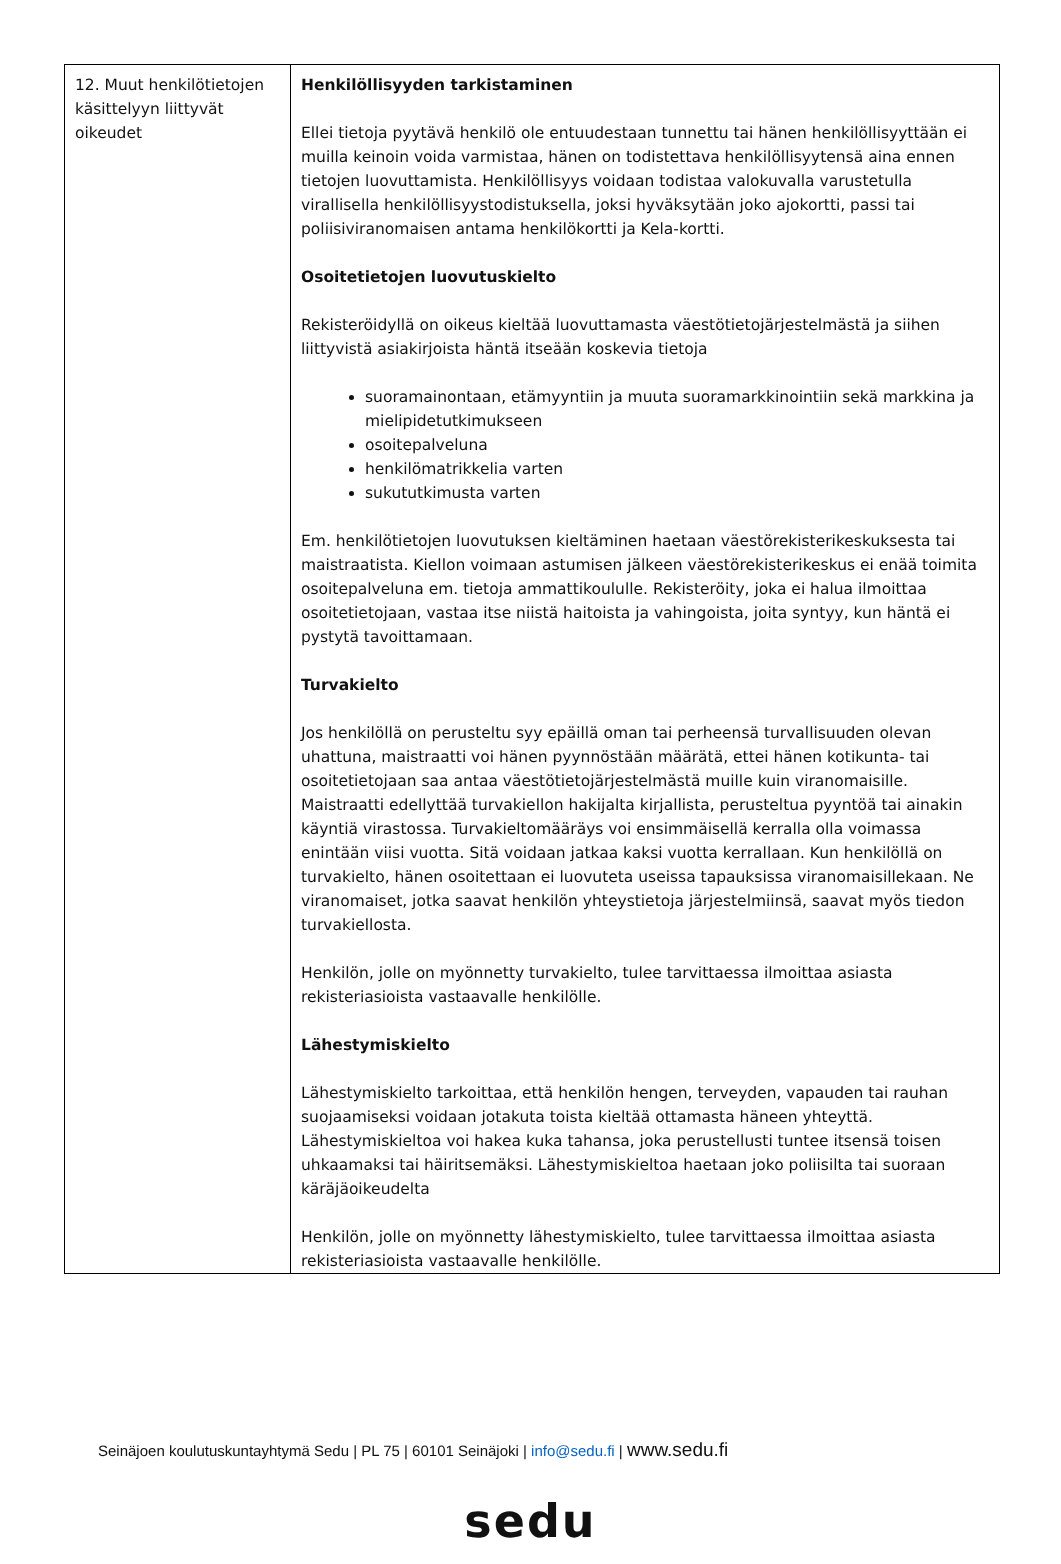| 12. Muut henkilötietojen käsittelyyn liittyvät oikeudet | Henkilöllisyyden tarkistaminen Ellei tietoja pyytävä henkilö ole entuudestaan tunnettu tai hänen henkilöllisyyttään ei muilla keinoin voida varmistaa, hänen on todistettava henkilöllisyytensä aina ennen tietojen luovuttamista. Henkilöllisyys voidaan todistaa valokuvalla varustetulla virallisella henkilöllisyystodistuksella, joksi hyväksytään joko ajokortti, passi tai poliisiviranomaisen antama henkilökortti ja Kela-kortti. Osoitetietojen luovutuskielto Rekisteröidyllä on oikeus kieltää luovuttamasta väestötietojärjestelmästä ja siihen liittyvistä asiakirjoista häntä itseään koskevia tietoja suoramainontaan, etämyyntiin ja muuta suoramarkkinointiin sekä markkina ja mielipidetutkimukseen osoitepalveluna henkilömatrikkelia varten sukututkimusta varten Em. henkilötietojen luovutuksen kieltäminen haetaan väestörekisterikeskuksesta tai maistraatista. Kiellon voimaan astumisen jälkeen väestörekisterikeskus ei enää toimita osoitepalveluna em. tietoja ammattikoululle. Rekisteröity, joka ei halua ilmoittaa osoitetietojaan, vastaa itse niistä haitoista ja vahingoista, joita syntyy, kun häntä ei pystytä tavoittamaan. Turvakielto Jos henkilöllä on perusteltu syy epäillä oman tai perheensä turvallisuuden olevan uhattuna, maistraatti voi hänen pyynnöstään määrätä, ettei hänen kotikunta- tai osoitetietojaan saa antaa väestötietojärjestelmästä muille kuin viranomaisille. Maistraatti edellyttää turvakiellon hakijalta kirjallista, perusteltua pyyntöä tai ainakin käyntiä virastossa. Turvakieltomääräys voi ensimmäisellä kerralla olla voimassa enintään viisi vuotta. Sitä voidaan jatkaa kaksi vuotta kerrallaan. Kun henkilöllä on turvakielto, hänen osoitettaan ei luovuteta useissa tapauksissa viranomaisillekaan. Ne viranomaiset, jotka saavat henkilön yhteystietoja järjestelmiinsä, saavat myös tiedon turvakiellosta. Henkilön, jolle on myönnetty turvakielto, tulee tarvittaessa ilmoittaa asiasta rekisteriasioista vastaavalle henkilölle. Lähestymiskielto Lähestymiskielto tarkoittaa, että henkilön hengen, terveyden, vapauden tai rauhan suojaamiseksi voidaan jotakuta toista kieltää ottamasta häneen yhteyttä. Lähestymiskieltoa voi hakea kuka tahansa, joka perustellusti tuntee itsensä toisen uhkaamaksi tai häiritsemäksi. Lähestymiskieltoa haetaan joko poliisilta tai suoraan käräjäoikeudelta Henkilön, jolle on myönnetty lähestymiskielto, tulee tarvittaessa ilmoittaa asiasta rekisteriasioista vastaavalle henkilölle. |
Seinäjoen koulutuskuntayhtymä Sedu | PL 75 | 60101 Seinäjoki | info@sedu.fi | www.sedu.fi
sedu